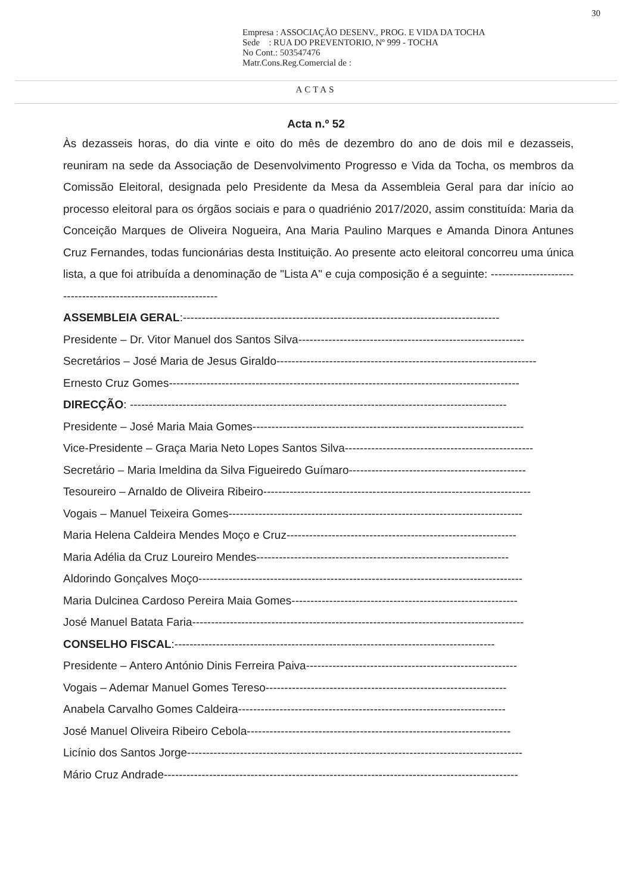30
Empresa : ASSOCIAÇÃO DESENV., PROG. E VIDA DA TOCHA
Sede : RUA DO PREVENTORIO, Nº 999 - TOCHA
No Cont.: 503547476
Matr.Cons.Reg.Comercial de :
ACTAS
Acta n.º 52
Às dezasseis horas, do dia vinte e oito do mês de dezembro do ano de dois mil e dezasseis, reuniram na sede da Associação de Desenvolvimento Progresso e Vida da Tocha, os membros da Comissão Eleitoral, designada pelo Presidente da Mesa da Assembleia Geral para dar início ao processo eleitoral para os órgãos sociais e para o quadriénio 2017/2020, assim constituída: Maria da Conceição Marques de Oliveira Nogueira, Ana Maria Paulino Marques e Amanda Dinora Antunes Cruz Fernandes, todas funcionárias desta Instituição. Ao presente acto eleitoral concorreu uma única lista, a que foi atribuída a denominação de "Lista A" e cuja composição é a seguinte: ---------------------------------------------------------------
ASSEMBLEIA GERAL:------------------------------------------------------------------------------------
Presidente – Dr. Vitor Manuel dos Santos Silva------------------------------------------------------------
Secretários – José Maria de Jesus Giraldo---------------------------------------------------------------------
Ernesto Cruz Gomes---------------------------------------------------------------------------------------------
DIRECÇÃO: ----------------------------------------------------------------------------------------------------
Presidente – José Maria Maia Gomes------------------------------------------------------------------------
Vice-Presidente – Graça Maria Neto Lopes Santos Silva--------------------------------------------------
Secretário – Maria Imeldina da Silva Figueiredo Guímaro-----------------------------------------------
Tesoureiro – Arnaldo de Oliveira Ribeiro-----------------------------------------------------------------------
Vogais – Manuel Teixeira Gomes------------------------------------------------------------------------------
Maria Helena Caldeira Mendes Moço e Cruz-------------------------------------------------------------
Maria Adélia da Cruz Loureiro Mendes-------------------------------------------------------------------
Aldorindo Gonçalves Moço--------------------------------------------------------------------------------------
Maria Dulcinea Cardoso Pereira Maia Gomes------------------------------------------------------------
José Manuel Batata Faria----------------------------------------------------------------------------------------
CONSELHO FISCAL:-------------------------------------------------------------------------------------
Presidente – Antero António Dinis Ferreira Paiva--------------------------------------------------------
Vogais – Ademar Manuel Gomes Tereso----------------------------------------------------------------
Anabela Carvalho Gomes Caldeira-----------------------------------------------------------------------
José Manuel Oliveira Ribeiro Cebola----------------------------------------------------------------------
Licínio dos Santos Jorge-----------------------------------------------------------------------------------------
Mário Cruz Andrade----------------------------------------------------------------------------------------------